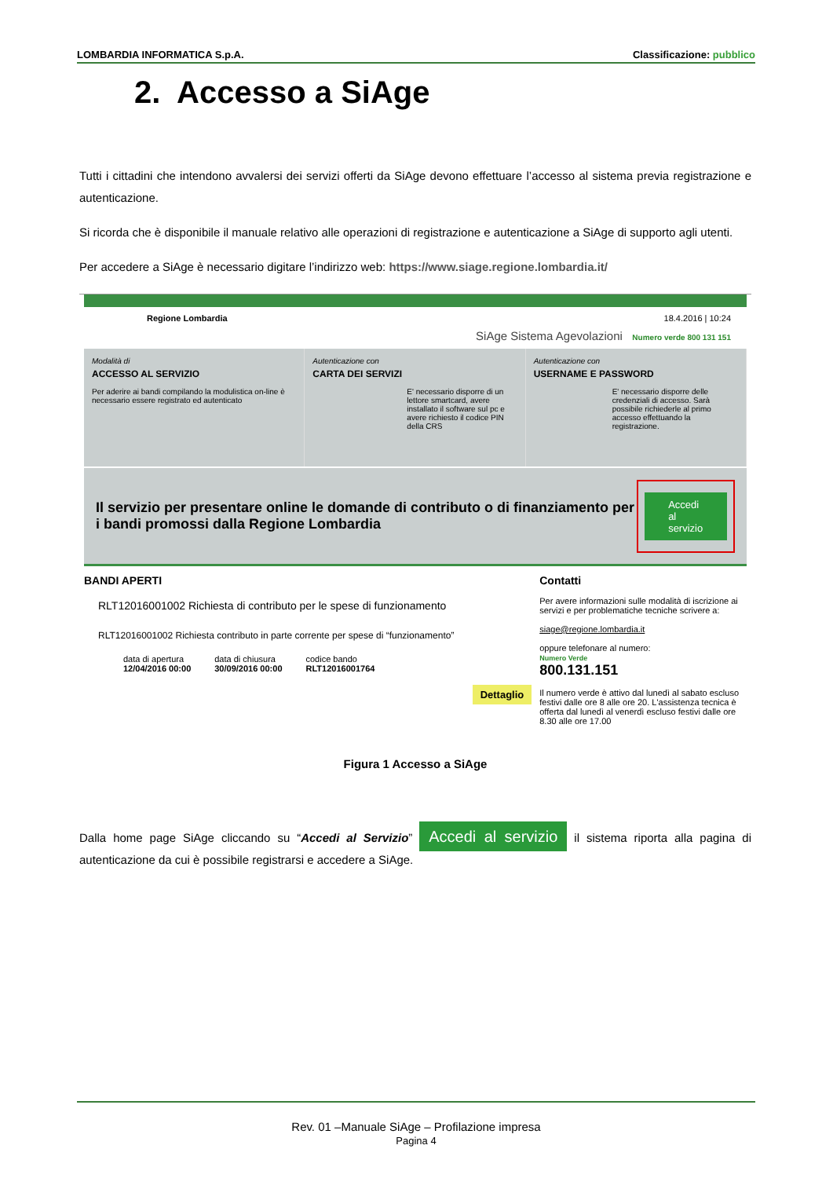LOMBARDIA INFORMATICA S.p.A. Classificazione: pubblico
2. Accesso a SiAge
Tutti i cittadini che intendono avvalersi dei servizi offerti da SiAge devono effettuare l’accesso al sistema previa registrazione e autenticazione.
Si ricorda che è disponibile il manuale relativo alle operazioni di registrazione e autenticazione a SiAge di supporto agli utenti.
Per accedere a SiAge è necessario digitare l’indirizzo web: https://www.siage.regione.lombardia.it/
Regione Lombardia 18.4.2016 | 10:24
SiAge Sistema Agevolazioni Numero verde 800 131 151
Modalità di
ACCESSO AL SERVIZIO
Per aderire ai bandi compilando la modulistica on-line è necessario essere registrato ed autenticato
Autenticazione con
CARTA DEI SERVIZI
E' necessario disporre di un lettore smartcard, avere installato il software sul pc e avere richiesto il codice PIN della CRS
Autenticazione con
USERNAME E PASSWORD
E' necessario disporre delle credenziali di accesso. Sarà possibile richiederle al primo accesso effettuando la registrazione.
Il servizio per presentare online le domande di contributo o di finanziamento per i bandi promossi dalla Regione Lombardia
Accedi al servizio
BANDI APERTI
RLT12016001002 Richiesta di contributo per le spese di funzionamento
RLT12016001002 Richiesta contributo in parte corrente per spese di “funzionamento”
data di apertura
12/04/2016 00:00 data di chiusura
30/09/2016 00:00 codice bando
RLT12016001764
Dettaglio
Contatti
Per avere informazioni sulle modalità di iscrizione ai servizi e per problematiche tecniche scrivere a:
siage@regione.lombardia.it
oppure telefonare al numero:
Numero Verde
800.131.151
Il numero verde è attivo dal lunedì al sabato escluso festivi dalle ore 8 alle ore 20. L'assistenza tecnica è offerta dal lunedì al venerdì escluso festivi dalle ore 8.30 alle ore 17.00
Figura 1 Accesso a SiAge
Dalla home page SiAge cliccando su “Accedi al Servizio” Accedi al servizio il sistema riporta alla pagina di autenticazione da cui è possibile registrarsi e accedere a SiAge.
Rev. 01 –Manuale SiAge – Profilazione impresa
Pagina 4